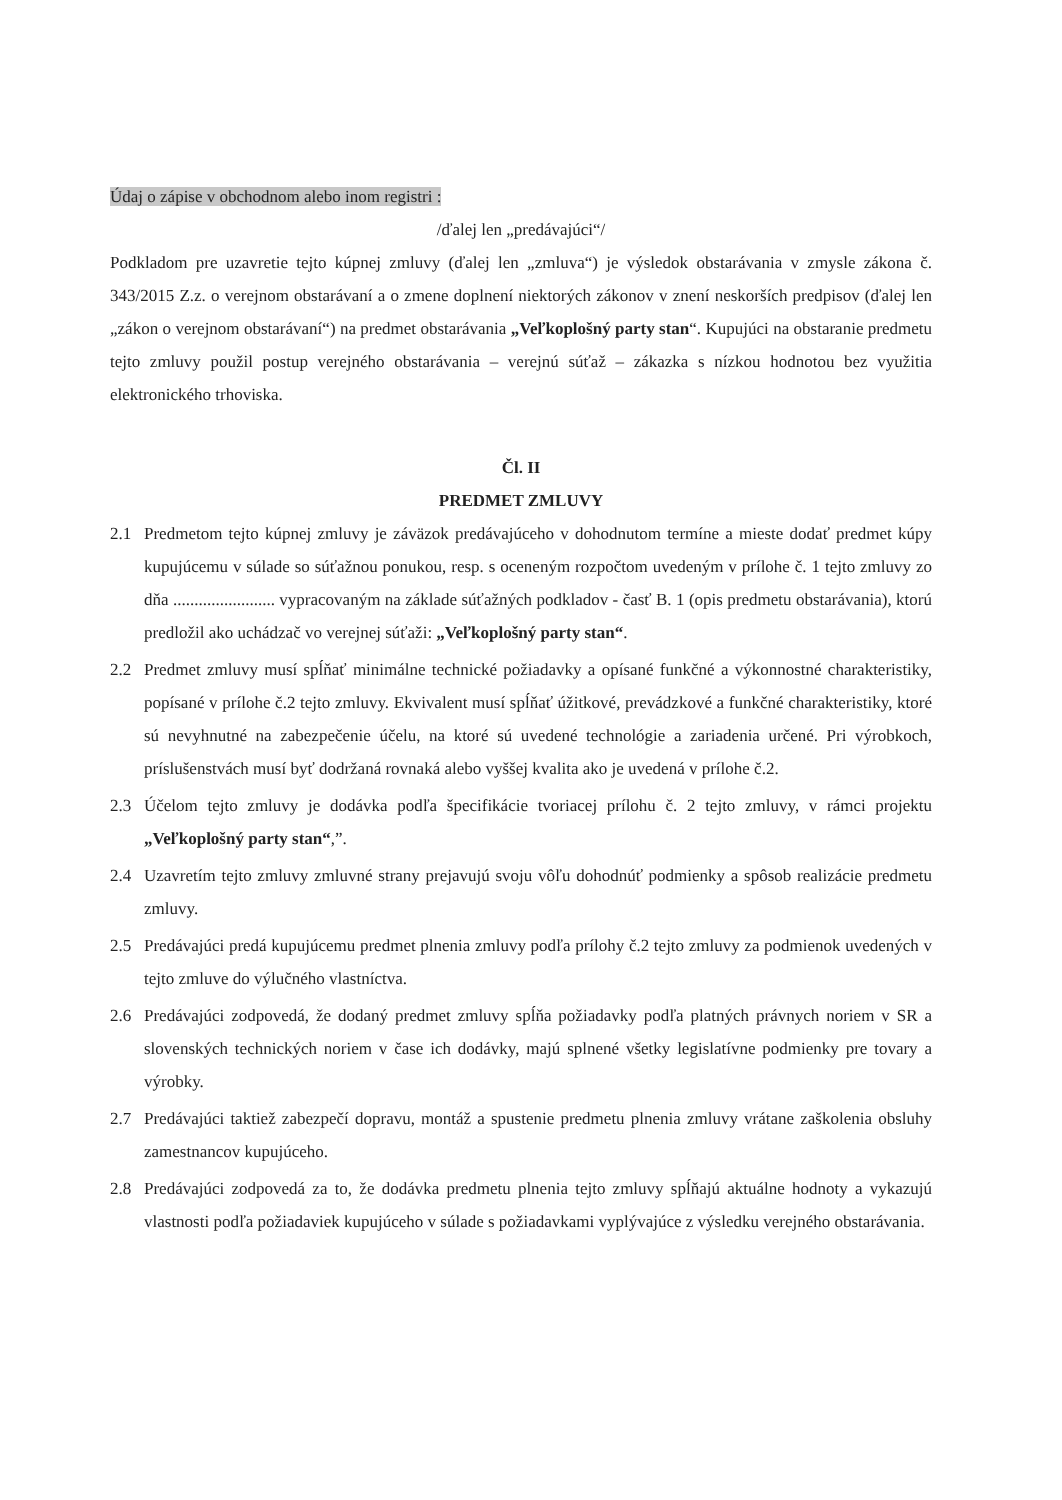Údaj o zápise v obchodnom alebo inom registri :
/ďalej len „predávajúci“/
Podkladom pre uzavretie tejto kúpnej zmluvy (ďalej len „zmluva“) je výsledok obstarávania v zmysle zákona č. 343/2015 Z.z. o verejnom obstarávaní a o zmene doplnení niektorých zákonov v znení neskorších predpisov (ďalej len „zákon o verejnom obstarávaní“) na predmet obstarávania „Veľkoplošný party stan“. Kupujúci na obstaranie predmetu tejto zmluvy použil postup verejného obstarávania – verejnú súťaž – zákazka s nízkou hodnotou bez využitia elektronického trhoviska.
Čl. II
PREDMET ZMLUVY
2.1 Predmetom tejto kúpnej zmluvy je záväzok predávajúceho v dohodnutom termíne a mieste dodať predmet kúpy kupujúcemu v súlade so súťažnou ponukou, resp. s oceneným rozpočtom uvedeným v prílohe č. 1 tejto zmluvy zo dňa ........................ vypracovaným na základe súťažných podkladov - časť B. 1 (opis predmetu obstarávania), ktorú predložil ako uchádzač vo verejnej súťaži: „Veľkoplošný party stan“.
2.2 Predmet zmluvy musí spĺňať minimálne technické požiadavky a opísané funkčné a výkonnostné charakteristiky, popísané v prílohe č.2 tejto zmluvy. Ekvivalent musí spĺňať úžitkové, prevádzkové a funkčné charakteristiky, ktoré sú nevyhnutné na zabezpečenie účelu, na ktoré sú uvedené technológie a zariadenia určené. Pri výrobkoch, príslušenstvách musí byť dodržaná rovnaká alebo vyššej kvalita ako je uvedená v prílohe č.2.
2.3 Účelom tejto zmluvy je dodávka podľa špecifikácie tvoriacej prílohu č. 2 tejto zmluvy, v rámci projektu „Veľkoplošný party stan“,”.
2.4 Uzavretím tejto zmluvy zmluvné strany prejavujú svoju vôľu dohodnúť podmienky a spôsob realizácie predmetu zmluvy.
2.5 Predávajúci predá kupujúcemu predmet plnenia zmluvy podľa prílohy č.2 tejto zmluvy za podmienok uvedených v tejto zmluve do výlučného vlastníctva.
2.6 Predávajúci zodpovedá, že dodaný predmet zmluvy spĺňa požiadavky podľa platných právnych noriem v SR a slovenských technických noriem v čase ich dodávky, majú splnené všetky legislatívne podmienky pre tovary a výrobky.
2.7 Predávajúci taktiež zabezpečí dopravu, montáž a spustenie predmetu plnenia zmluvy vrátane zaškolenia obsluhy zamestnancov kupujúceho.
2.8 Predávajúci zodpovedá za to, že dodávka predmetu plnenia tejto zmluvy spĺňajú aktuálne hodnoty a vykazujú vlastnosti podľa požiadaviek kupujúceho v súlade s požiadavkami vyplývajúce z výsledku verejného obstarávania.